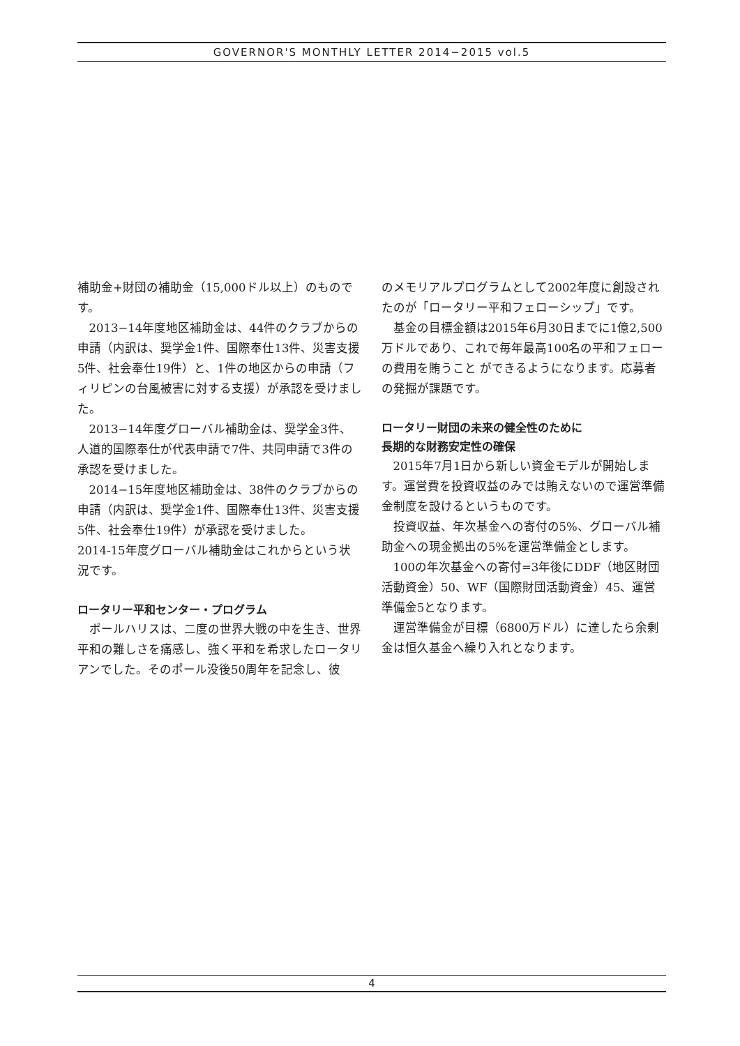GOVERNOR'S MONTHLY LETTER 2014−2015 vol.5
補助金+財団の補助金（15,000ドル以上）のものです。
2013−14年度地区補助金は、44件のクラブからの申請（内訳は、奨学金1件、国際奉仕13件、災害支援5件、社会奉仕19件）と、1件の地区からの申請（フィリピンの台風被害に対する支援）が承認を受けました。
2013−14年度グローバル補助金は、奨学金3件、人道的国際奉仕が代表申請で7件、共同申請で3件の承認を受けました。
2014−15年度地区補助金は、38件のクラブからの申請（内訳は、奨学金1件、国際奉仕13件、災害支援5件、社会奉仕19件）が承認を受けました。
2014-15年度グローバル補助金はこれからという状況です。
ロータリー平和センター・プログラム
ポールハリスは、二度の世界大戦の中を生き、世界平和の難しさを痛感し、強く平和を希求したロータリアンでした。そのポール没後50周年を記念し、彼
のメモリアルプログラムとして2002年度に創設されたのが「ロータリー平和フェローシップ」です。
基金の目標金額は2015年6月30日までに1億2,500万ドルであり、これで毎年最高100名の平和フェローの費用を賄うこと ができるようになります。応募者の発掘が課題です。
ロータリー財団の未来の健全性のために
長期的な財務安定性の確保
2015年7月1日から新しい資金モデルが開始します。運営費を投資収益のみでは賄えないので運営準備金制度を設けるというものです。
投資収益、年次基金への寄付の5%、グローバル補助金への現金拠出の5%を運営準備金とします。
100の年次基金への寄付=3年後にDDF（地区財団活動資金）50、WF（国際財団活動資金）45、運営準備金5となります。
運営準備金が目標（6800万ドル）に達したら余剰金は恒久基金へ繰り入れとなります。
4